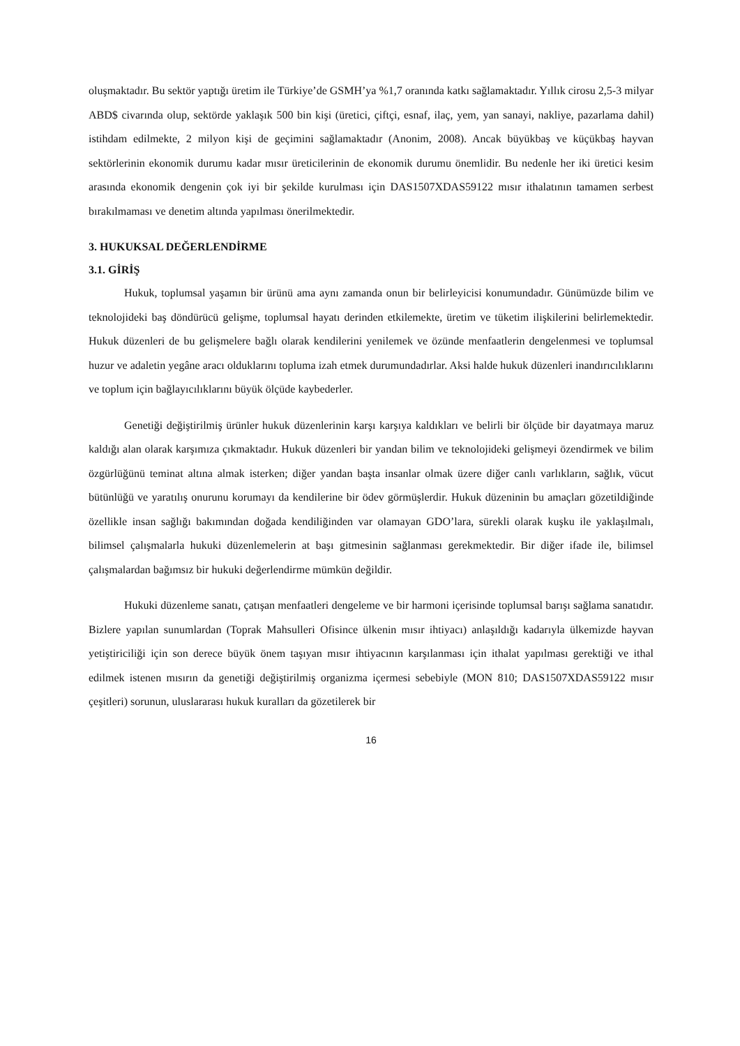oluşmaktadır. Bu sektör yaptığı üretim ile Türkiye’de GSMH’ya %1,7 oranında katkı sağlamaktadır. Yıllık cirosu 2,5-3 milyar ABD$ civarında olup, sektörde yaklaşık 500 bin kişi (üretici, çiftçi, esnaf, ilaç, yem, yan sanayi, nakliye, pazarlama dahil) istihdam edilmekte, 2 milyon kişi de geçimini sağlamaktadır (Anonim, 2008). Ancak büyükbaş ve küçükbaş hayvan sektörlerinin ekonomik durumu kadar mısır üreticilerinin de ekonomik durumu önemlidir. Bu nedenle her iki üretici kesim arasında ekonomik dengenin çok iyi bir şekilde kurulması için DAS1507XDAS59122 mısır ithalatının tamamen serbest bırakılmaması ve denetim altında yapılması önerilmektedir.
3. HUKUKSAL DEĞERLENDİRME
3.1. GİRİŞ
Hukuk, toplumsal yaşamın bir ürünü ama aynı zamanda onun bir belirleyicisi konumundadır. Günümüzde bilim ve teknolojideki baş döndürücü gelişme, toplumsal hayatı derinden etkilemekte, üretim ve tüketim ilişkilerini belirlemektedir. Hukuk düzenleri de bu gelişmelere bağlı olarak kendilerini yenilemek ve özünde menfaatlerin dengelenmesi ve toplumsal huzur ve adaletin yegâne aracı olduklarını topluma izah etmek durumundadırlar. Aksi halde hukuk düzenleri inandırıcılıklarını ve toplum için bağlayıcılıklarını büyük ölçüde kaybederler.
Genetiği değiştirilmiş ürünler hukuk düzenlerinin karşı karşıya kaldıkları ve belirli bir ölçüde bir dayatmaya maruz kaldığı alan olarak karşımıza çıkmaktadır. Hukuk düzenleri bir yandan bilim ve teknolojideki gelişmeyi özendirmek ve bilim özgürlüğünü teminat altına almak isterken; diğer yandan başta insanlar olmak üzere diğer canlı varlıkların, sağlık, vücut bütünlüğü ve yaratılış onurunu korumayı da kendilerine bir ödev görmüşlerdir. Hukuk düzeninin bu amaçları gözetildiğinde özellikle insan sağlığı bakımından doğada kendiliğinden var olamayan GDO’lara, sürekli olarak kuşku ile yaklaşılmalı, bilimsel çalışmalarla hukuki düzenlemelerin at başı gitmesinin sağlanması gerekmektedir. Bir diğer ifade ile, bilimsel çalışmalardan bağımsız bir hukuki değerlendirme mümkün değildir.
Hukuki düzenleme sanatı, çatışan menfaatleri dengeleme ve bir harmoni içerisinde toplumsal barışı sağlama sanatıdır. Bizlere yapılan sunumlardan (Toprak Mahsulleri Ofisince ülkenin mısır ihtiyacı) anlaşıldığı kadarıyla ülkemizde hayvan yetiştiriciliği için son derece büyük önem taşıyan mısır ihtiyacının karşılanması için ithalat yapılması gerektiği ve ithal edilmek istenen mısırın da genetiği değiştirilmiş organizma içermesi sebebiyle (MON 810; DAS1507XDAS59122 mısır çeşitleri) sorunun, uluslararası hukuk kuralları da gözetilerek bir
16